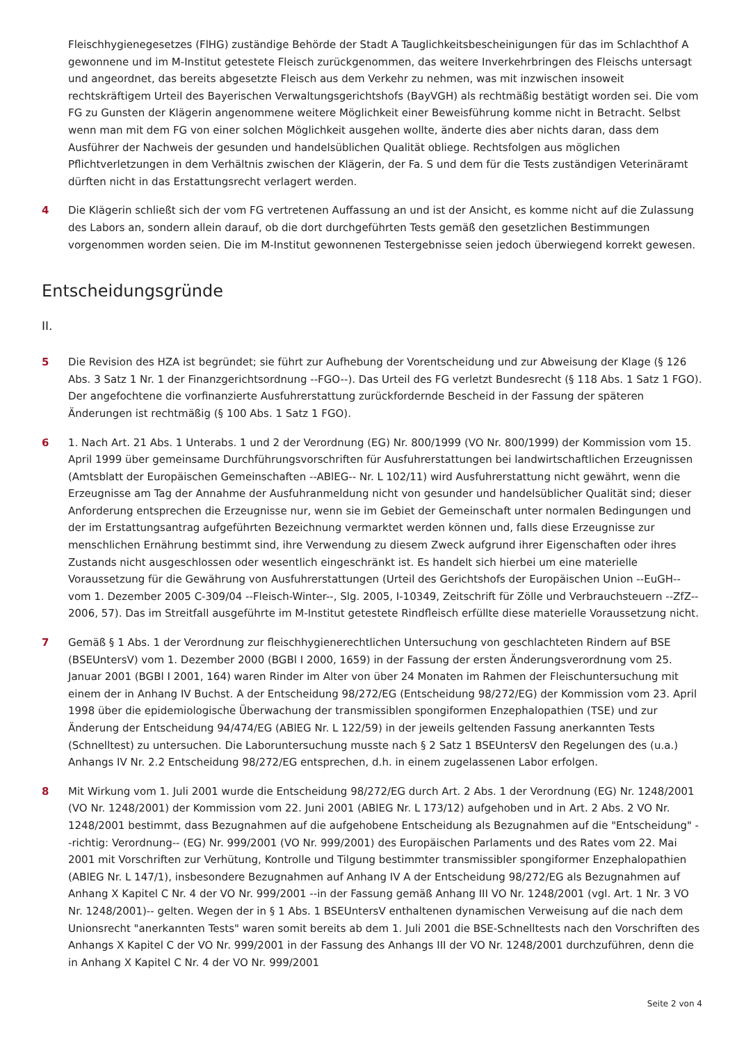Fleischhygienegesetzes (FlHG) zuständige Behörde der Stadt A Tauglichkeitsbescheinigungen für das im Schlachthof A gewonnene und im M-Institut getestete Fleisch zurückgenommen, das weitere Inverkehrbringen des Fleischs untersagt und angeordnet, das bereits abgesetzte Fleisch aus dem Verkehr zu nehmen, was mit inzwischen insoweit rechtskräftigem Urteil des Bayerischen Verwaltungsgerichtshofs (BayVGH) als rechtmäßig bestätigt worden sei. Die vom FG zu Gunsten der Klägerin angenommene weitere Möglichkeit einer Beweisführung komme nicht in Betracht. Selbst wenn man mit dem FG von einer solchen Möglichkeit ausgehen wollte, änderte dies aber nichts daran, dass dem Ausführer der Nachweis der gesunden und handelsüblichen Qualität obliege. Rechtsfolgen aus möglichen Pflichtverletzungen in dem Verhältnis zwischen der Klägerin, der Fa. S und dem für die Tests zuständigen Veterinäramt dürften nicht in das Erstattungsrecht verlagert werden.
4 Die Klägerin schließt sich der vom FG vertretenen Auffassung an und ist der Ansicht, es komme nicht auf die Zulassung des Labors an, sondern allein darauf, ob die dort durchgeführten Tests gemäß den gesetzlichen Bestimmungen vorgenommen worden seien. Die im M-Institut gewonnenen Testergebnisse seien jedoch überwiegend korrekt gewesen.
Entscheidungsgründe
II.
5 Die Revision des HZA ist begründet; sie führt zur Aufhebung der Vorentscheidung und zur Abweisung der Klage (§ 126 Abs. 3 Satz 1 Nr. 1 der Finanzgerichtsordnung --FGO--). Das Urteil des FG verletzt Bundesrecht (§ 118 Abs. 1 Satz 1 FGO). Der angefochtene die vorfinanzierte Ausfuhrerstattung zurückfordernde Bescheid in der Fassung der späteren Änderungen ist rechtmäßig (§ 100 Abs. 1 Satz 1 FGO).
6 1. Nach Art. 21 Abs. 1 Unterabs. 1 und 2 der Verordnung (EG) Nr. 800/1999 (VO Nr. 800/1999) der Kommission vom 15. April 1999 über gemeinsame Durchführungsvorschriften für Ausfuhrerstattungen bei landwirtschaftlichen Erzeugnissen (Amtsblatt der Europäischen Gemeinschaften --ABlEG-- Nr. L 102/11) wird Ausfuhrerstattung nicht gewährt, wenn die Erzeugnisse am Tag der Annahme der Ausfuhranmeldung nicht von gesunder und handelsüblicher Qualität sind; dieser Anforderung entsprechen die Erzeugnisse nur, wenn sie im Gebiet der Gemeinschaft unter normalen Bedingungen und der im Erstattungsantrag aufgeführten Bezeichnung vermarktet werden können und, falls diese Erzeugnisse zur menschlichen Ernährung bestimmt sind, ihre Verwendung zu diesem Zweck aufgrund ihrer Eigenschaften oder ihres Zustands nicht ausgeschlossen oder wesentlich eingeschränkt ist. Es handelt sich hierbei um eine materielle Voraussetzung für die Gewährung von Ausfuhrerstattungen (Urteil des Gerichtshofs der Europäischen Union --EuGH-- vom 1. Dezember 2005 C-309/04 --Fleisch-Winter--, Slg. 2005, I-10349, Zeitschrift für Zölle und Verbrauchsteuern --ZfZ-- 2006, 57). Das im Streitfall ausgeführte im M-Institut getestete Rindfleisch erfüllte diese materielle Voraussetzung nicht.
7 Gemäß § 1 Abs. 1 der Verordnung zur fleischhygienerechtlichen Untersuchung von geschlachteten Rindern auf BSE (BSEUntersV) vom 1. Dezember 2000 (BGBl I 2000, 1659) in der Fassung der ersten Änderungsverordnung vom 25. Januar 2001 (BGBl I 2001, 164) waren Rinder im Alter von über 24 Monaten im Rahmen der Fleischuntersuchung mit einem der in Anhang IV Buchst. A der Entscheidung 98/272/EG (Entscheidung 98/272/EG) der Kommission vom 23. April 1998 über die epidemiologische Überwachung der transmissiblen spongiformen Enzephalopathien (TSE) und zur Änderung der Entscheidung 94/474/EG (ABlEG Nr. L 122/59) in der jeweils geltenden Fassung anerkannten Tests (Schnelltest) zu untersuchen. Die Laboruntersuchung musste nach § 2 Satz 1 BSEUntersV den Regelungen des (u.a.) Anhangs IV Nr. 2.2 Entscheidung 98/272/EG entsprechen, d.h. in einem zugelassenen Labor erfolgen.
8 Mit Wirkung vom 1. Juli 2001 wurde die Entscheidung 98/272/EG durch Art. 2 Abs. 1 der Verordnung (EG) Nr. 1248/2001 (VO Nr. 1248/2001) der Kommission vom 22. Juni 2001 (ABlEG Nr. L 173/12) aufgehoben und in Art. 2 Abs. 2 VO Nr. 1248/2001 bestimmt, dass Bezugnahmen auf die aufgehobene Entscheidung als Bezugnahmen auf die "Entscheidung" --richtig: Verordnung-- (EG) Nr. 999/2001 (VO Nr. 999/2001) des Europäischen Parlaments und des Rates vom 22. Mai 2001 mit Vorschriften zur Verhütung, Kontrolle und Tilgung bestimmter transmissibler spongiformer Enzephalopathien (ABlEG Nr. L 147/1), insbesondere Bezugnahmen auf Anhang IV A der Entscheidung 98/272/EG als Bezugnahmen auf Anhang X Kapitel C Nr. 4 der VO Nr. 999/2001 --in der Fassung gemäß Anhang III VO Nr. 1248/2001 (vgl. Art. 1 Nr. 3 VO Nr. 1248/2001)-- gelten. Wegen der in § 1 Abs. 1 BSEUntersV enthaltenen dynamischen Verweisung auf die nach dem Unionsrecht "anerkannten Tests" waren somit bereits ab dem 1. Juli 2001 die BSE-Schnelltests nach den Vorschriften des Anhangs X Kapitel C der VO Nr. 999/2001 in der Fassung des Anhangs III der VO Nr. 1248/2001 durchzuführen, denn die in Anhang X Kapitel C Nr. 4 der VO Nr. 999/2001
Seite 2 von 4